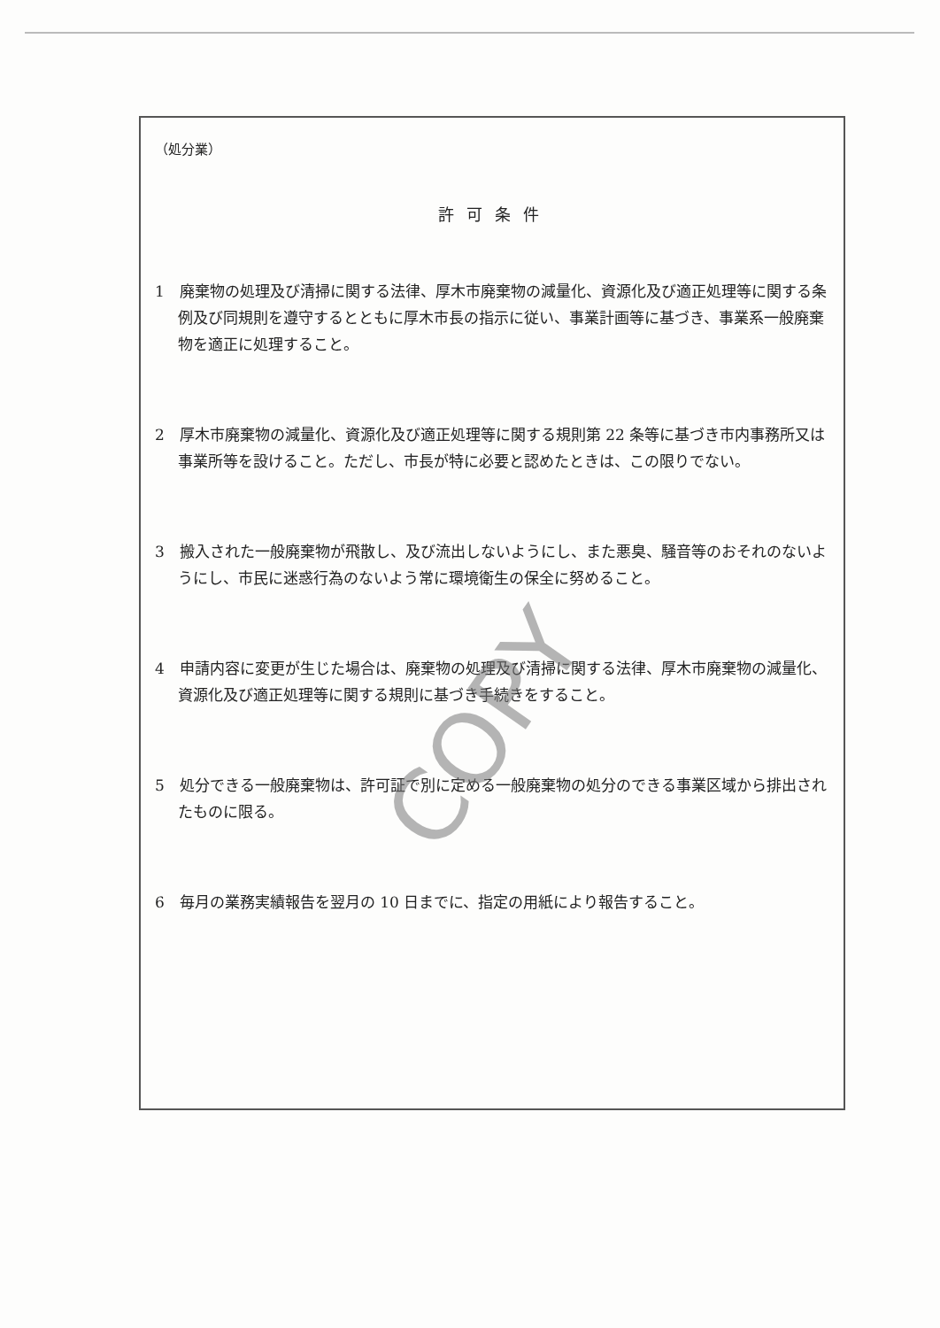（処分業）
許可条件
1　廃棄物の処理及び清掃に関する法律、厚木市廃棄物の減量化、資源化及び適正処理等に関する条例及び同規則を遵守するとともに厚木市長の指示に従い、事業計画等に基づき、事業系一般廃棄物を適正に処理すること。
2　厚木市廃棄物の減量化、資源化及び適正処理等に関する規則第 22 条等に基づき市内事務所又は事業所等を設けること。ただし、市長が特に必要と認めたときは、この限りでない。
3　搬入された一般廃棄物が飛散し、及び流出しないようにし、また悪臭、騒音等のおそれのないようにし、市民に迷惑行為のないよう常に環境衛生の保全に努めること。
4　申請内容に変更が生じた場合は、廃棄物の処理及び清掃に関する法律、厚木市廃棄物の減量化、資源化及び適正処理等に関する規則に基づき手続きをすること。
5　処分できる一般廃棄物は、許可証で別に定める一般廃棄物の処分のできる事業区域から排出されたものに限る。
6　毎月の業務実績報告を翌月の 10 日までに、指定の用紙により報告すること。
COPY